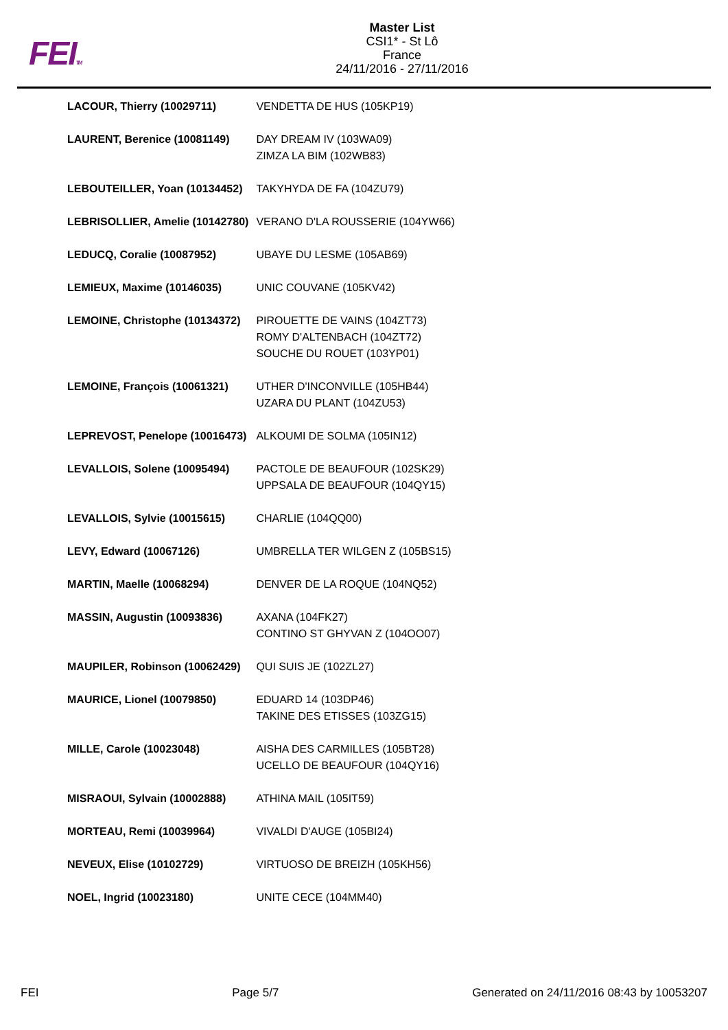FEITM
Master List
CSI1* - St Lô
France
24/11/2016 - 27/11/2016
| LACOUR, Thierry (10029711) | VENDETTA DE HUS (105KP19) |
| LAURENT, Berenice (10081149) | DAY DREAM IV (103WA09) ZIMZA LA BIM (102WB83) |
| LEBOUTEILLER, Yoan (10134452) | TAKYHYDA DE FA (104ZU79) |
| LEBRISOLLIER, Amelie (10142780) | VERANO D'LA ROUSSERIE (104YW66) |
| LEDUCQ, Coralie (10087952) | UBAYE DU LESME (105AB69) |
| LEMIEUX, Maxime (10146035) | UNIC COUVANE (105KV42) |
| LEMOINE, Christophe (10134372) | PIROUETTE DE VAINS (104ZT73) ROMY D'ALTENBACH (104ZT72) SOUCHE DU ROUET (103YP01) |
| LEMOINE, François (10061321) | UTHER D'INCONVILLE (105HB44) UZARA DU PLANT (104ZU53) |
| LEPREVOST, Penelope (10016473) | ALKOUMI DE SOLMA (105IN12) |
| LEVALLOIS, Solene (10095494) | PACTOLE DE BEAUFOUR (102SK29) UPPSALA DE BEAUFOUR (104QY15) |
| LEVALLOIS, Sylvie (10015615) | CHARLIE (104QQ00) |
| LEVY, Edward (10067126) | UMBRELLA TER WILGEN Z (105BS15) |
| MARTIN, Maelle (10068294) | DENVER DE LA ROQUE (104NQ52) |
| MASSIN, Augustin (10093836) | AXANA (104FK27) CONTINO ST GHYVAN Z (104OO07) |
| MAUPILER, Robinson (10062429) | QUI SUIS JE (102ZL27) |
| MAURICE, Lionel (10079850) | EDUARD 14 (103DP46) TAKINE DES ETISSES (103ZG15) |
| MILLE, Carole (10023048) | AISHA DES CARMILLES (105BT28) UCELLO DE BEAUFOUR (104QY16) |
| MISRAOUI, Sylvain (10002888) | ATHINA MAIL (105IT59) |
| MORTEAU, Remi (10039964) | VIVALDI D'AUGE (105BI24) |
| NEVEUX, Elise (10102729) | VIRTUOSO DE BREIZH (105KH56) |
| NOEL, Ingrid (10023180) | UNITE CECE (104MM40) |
FEI Page 5/7 Generated on 24/11/2016 08:43 by 10053207